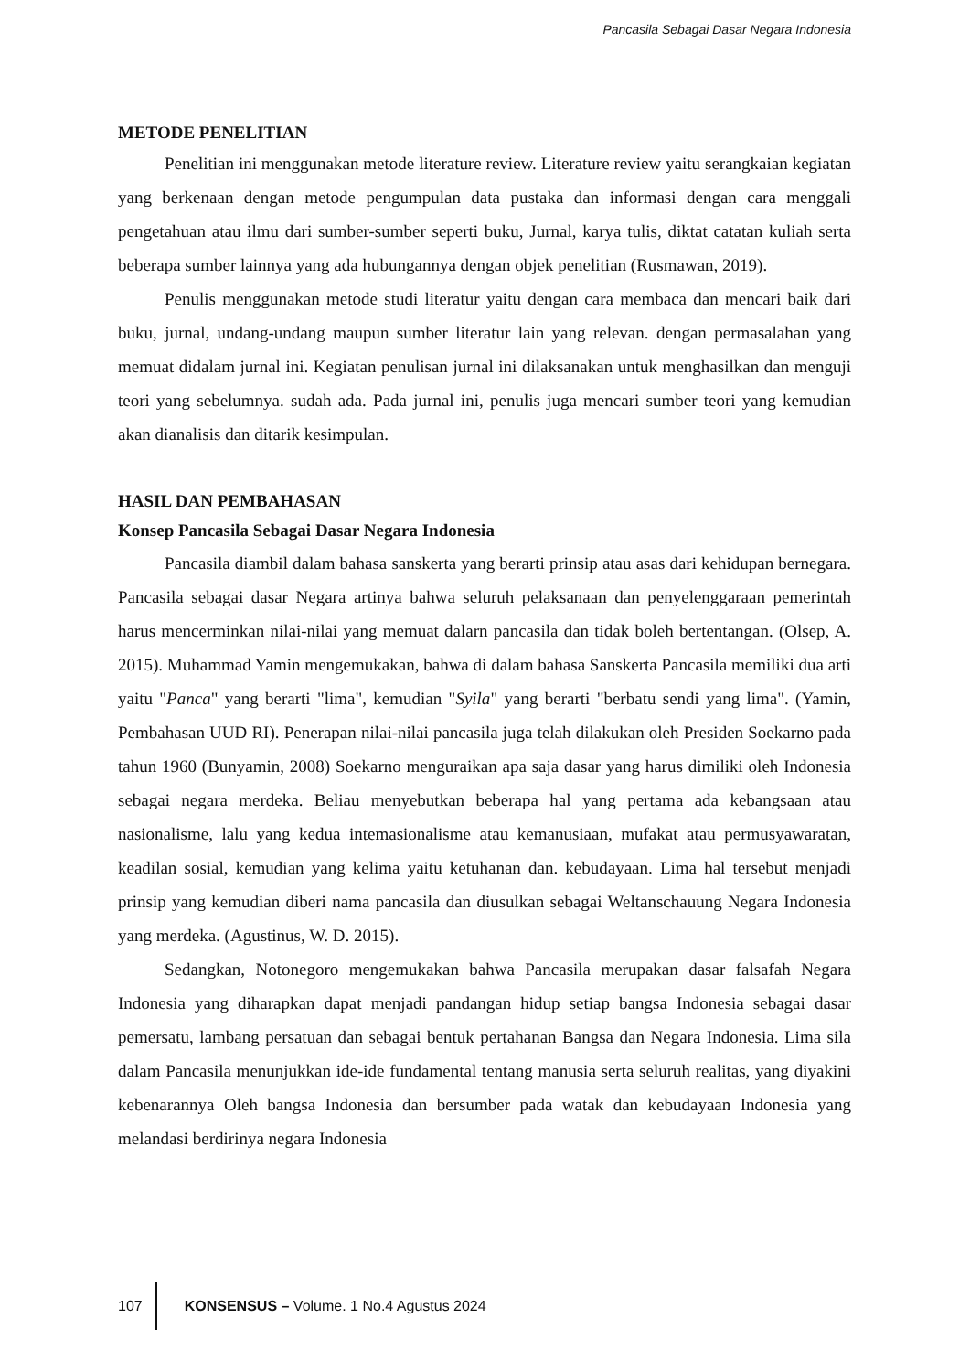Pancasila Sebagai Dasar Negara Indonesia
METODE PENELITIAN
Penelitian ini menggunakan metode literature review. Literature review yaitu serangkaian kegiatan yang berkenaan dengan metode pengumpulan data pustaka dan informasi dengan cara menggali pengetahuan atau ilmu dari sumber-sumber seperti buku, Jurnal, karya tulis, diktat catatan kuliah serta beberapa sumber lainnya yang ada hubungannya dengan objek penelitian (Rusmawan, 2019).
Penulis menggunakan metode studi literatur yaitu dengan cara membaca dan mencari baik dari buku, jurnal, undang-undang maupun sumber literatur lain yang relevan. dengan permasalahan yang memuat didalam jurnal ini. Kegiatan penulisan jurnal ini dilaksanakan untuk menghasilkan dan menguji teori yang sebelumnya. sudah ada. Pada jurnal ini, penulis juga mencari sumber teori yang kemudian akan dianalisis dan ditarik kesimpulan.
HASIL DAN PEMBAHASAN
Konsep Pancasila Sebagai Dasar Negara Indonesia
Pancasila diambil dalam bahasa sanskerta yang berarti prinsip atau asas dari kehidupan bernegara. Pancasila sebagai dasar Negara artinya bahwa seluruh pelaksanaan dan penyelenggaraan pemerintah harus mencerminkan nilai-nilai yang memuat dalarn pancasila dan tidak boleh bertentangan. (Olsep, A. 2015). Muhammad Yamin mengemukakan, bahwa di dalam bahasa Sanskerta Pancasila memiliki dua arti yaitu "Panca" yang berarti "lima", kemudian "Syila" yang berarti "berbatu sendi yang lima". (Yamin, Pembahasan UUD RI). Penerapan nilai-nilai pancasila juga telah dilakukan oleh Presiden Soekarno pada tahun 1960 (Bunyamin, 2008) Soekarno menguraikan apa saja dasar yang harus dimiliki oleh Indonesia sebagai negara merdeka. Beliau menyebutkan beberapa hal yang pertama ada kebangsaan atau nasionalisme, lalu yang kedua intemasionalisme atau kemanusiaan, mufakat atau permusyawaratan, keadilan sosial, kemudian yang kelima yaitu ketuhanan dan. kebudayaan. Lima hal tersebut menjadi prinsip yang kemudian diberi nama pancasila dan diusulkan sebagai Weltanschauung Negara Indonesia yang merdeka. (Agustinus, W. D. 2015).
Sedangkan, Notonegoro mengemukakan bahwa Pancasila merupakan dasar falsafah Negara Indonesia yang diharapkan dapat menjadi pandangan hidup setiap bangsa Indonesia sebagai dasar pemersatu, lambang persatuan dan sebagai bentuk pertahanan Bangsa dan Negara Indonesia. Lima sila dalam Pancasila menunjukkan ide-ide fundamental tentang manusia serta seluruh realitas, yang diyakini kebenarannya Oleh bangsa Indonesia dan bersumber pada watak dan kebudayaan Indonesia yang melandasi berdirinya negara Indonesia
107 KONSENSUS – Volume. 1 No.4 Agustus 2024